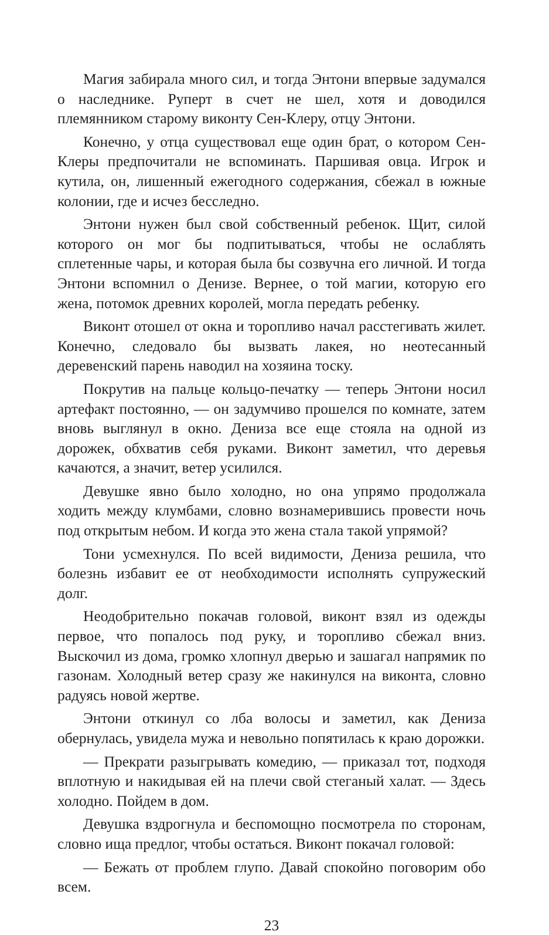Магия забирала много сил, и тогда Энтони впервые задумался о наследнике. Руперт в счет не шел, хотя и доводился племянником старому виконту Сен-Клеру, отцу Энтони.
Конечно, у отца существовал еще один брат, о котором Сен-Клеры предпочитали не вспоминать. Паршивая овца. Игрок и кутила, он, лишенный ежегодного содержания, сбежал в южные колонии, где и исчез бесследно.
Энтони нужен был свой собственный ребенок. Щит, силой которого он мог бы подпитываться, чтобы не ослаблять сплетенные чары, и которая была бы созвучна его личной. И тогда Энтони вспомнил о Денизе. Вернее, о той магии, которую его жена, потомок древних королей, могла передать ребенку.
Виконт отошел от окна и торопливо начал расстегивать жилет. Конечно, следовало бы вызвать лакея, но неотесанный деревенский парень наводил на хозяина тоску.
Покрутив на пальце кольцо-печатку — теперь Энтони носил артефакт постоянно, — он задумчиво прошелся по комнате, затем вновь выглянул в окно. Дениза все еще стояла на одной из дорожек, обхватив себя руками. Виконт заметил, что деревья качаются, а значит, ветер усилился.
Девушке явно было холодно, но она упрямо продолжала ходить между клумбами, словно вознамерившись провести ночь под открытым небом. И когда это жена стала такой упрямой?
Тони усмехнулся. По всей видимости, Дениза решила, что болезнь избавит ее от необходимости исполнять супружеский долг.
Неодобрительно покачав головой, виконт взял из одежды первое, что попалось под руку, и торопливо сбежал вниз. Выскочил из дома, громко хлопнул дверью и зашагал напрямик по газонам. Холодный ветер сразу же накинулся на виконта, словно радуясь новой жертве.
Энтони откинул со лба волосы и заметил, как Дениза обернулась, увидела мужа и невольно попятилась к краю дорожки.
— Прекрати разыгрывать комедию, — приказал тот, подходя вплотную и накидывая ей на плечи свой стеганый халат. — Здесь холодно. Пойдем в дом.
Девушка вздрогнула и беспомощно посмотрела по сторонам, словно ища предлог, чтобы остаться. Виконт покачал головой:
— Бежать от проблем глупо. Давай спокойно поговорим обо всем.
23